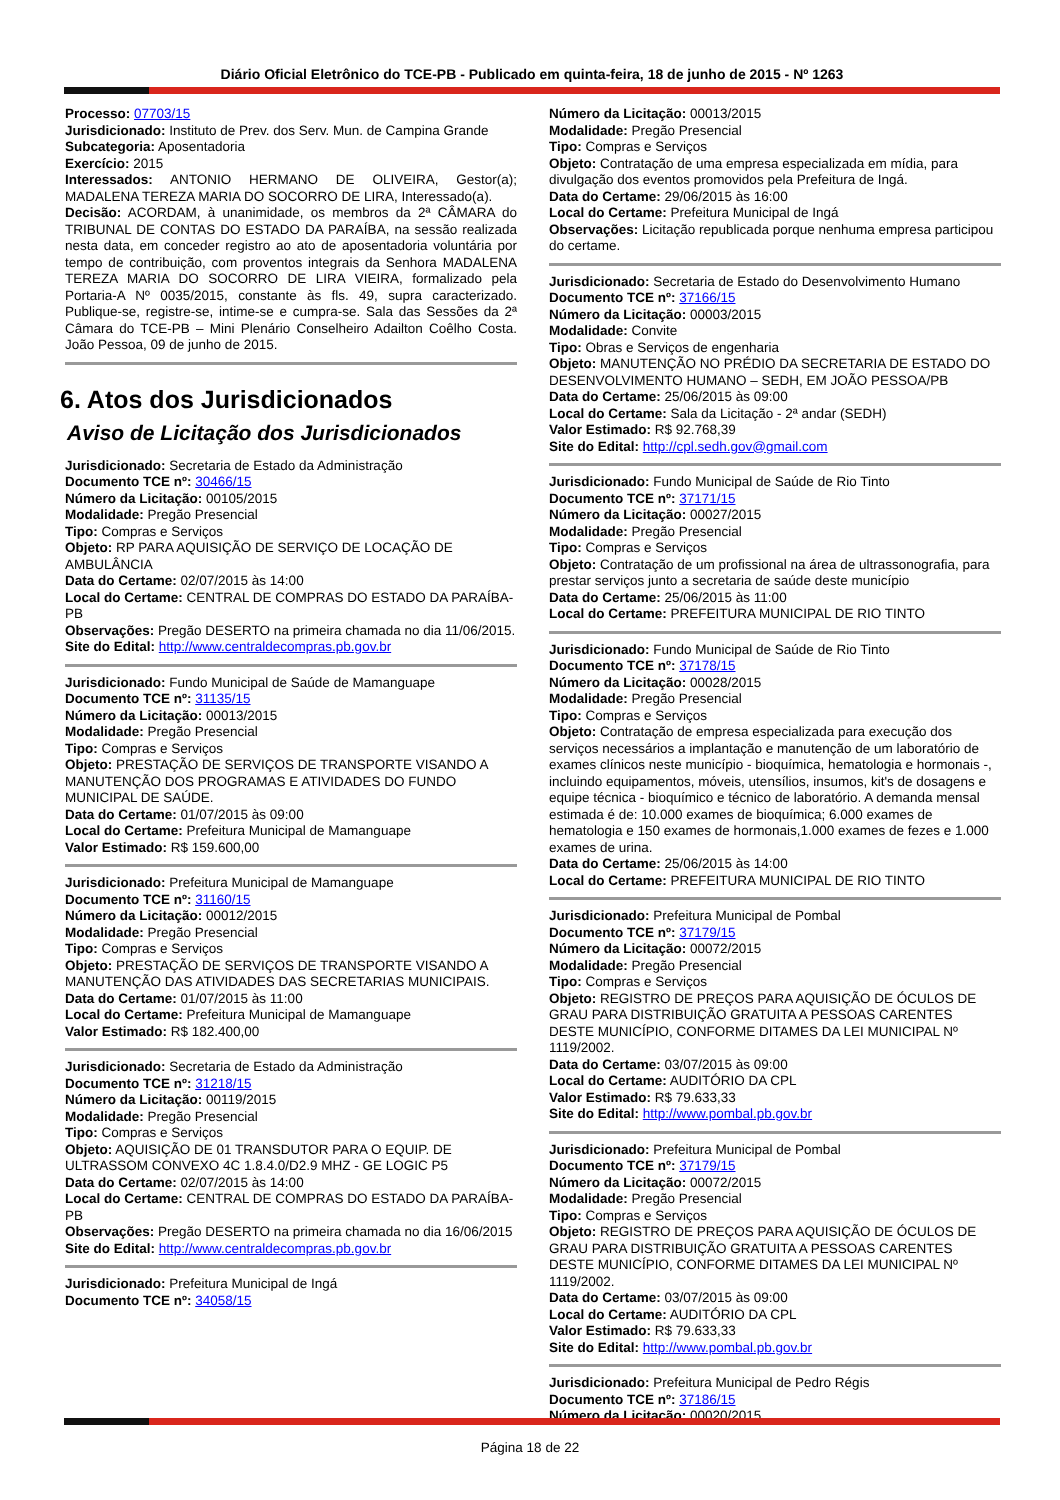Diário Oficial Eletrônico do TCE-PB - Publicado em quinta-feira, 18 de junho de 2015 - Nº 1263
Processo: 07703/15
Jurisdicionado: Instituto de Prev. dos Serv. Mun. de Campina Grande
Subcategoria: Aposentadoria
Exercício: 2015
Interessados: ANTONIO HERMANO DE OLIVEIRA, Gestor(a); MADALENA TEREZA MARIA DO SOCORRO DE LIRA, Interessado(a).
Decisão: ACORDAM, à unanimidade, os membros da 2ª CÂMARA do TRIBUNAL DE CONTAS DO ESTADO DA PARAÍBA, na sessão realizada nesta data, em conceder registro ao ato de aposentadoria voluntária por tempo de contribuição, com proventos integrais da Senhora MADALENA TEREZA MARIA DO SOCORRO DE LIRA VIEIRA, formalizado pela Portaria-A Nº 0035/2015, constante às fls. 49, supra caracterizado. Publique-se, registre-se, intime-se e cumpra-se. Sala das Sessões da 2ª Câmara do TCE-PB – Mini Plenário Conselheiro Adailton Coêlho Costa. João Pessoa, 09 de junho de 2015.
6. Atos dos Jurisdicionados
Aviso de Licitação dos Jurisdicionados
Jurisdicionado: Secretaria de Estado da Administração
Documento TCE nº: 30466/15
Número da Licitação: 00105/2015
Modalidade: Pregão Presencial
Tipo: Compras e Serviços
Objeto: RP PARA AQUISIÇÃO DE SERVIÇO DE LOCAÇÃO DE AMBULÂNCIA
Data do Certame: 02/07/2015 às 14:00
Local do Certame: CENTRAL DE COMPRAS DO ESTADO DA PARAÍBA-PB
Observações: Pregão DESERTO na primeira chamada no dia 11/06/2015.
Site do Edital: http://www.centraldecompras.pb.gov.br
Jurisdicionado: Fundo Municipal de Saúde de Mamanguape
Documento TCE nº: 31135/15
Número da Licitação: 00013/2015
Modalidade: Pregão Presencial
Tipo: Compras e Serviços
Objeto: PRESTAÇÃO DE SERVIÇOS DE TRANSPORTE VISANDO A MANUTENÇÃO DOS PROGRAMAS E ATIVIDADES DO FUNDO MUNICIPAL DE SAÚDE.
Data do Certame: 01/07/2015 às 09:00
Local do Certame: Prefeitura Municipal de Mamanguape
Valor Estimado: R$ 159.600,00
Jurisdicionado: Prefeitura Municipal de Mamanguape
Documento TCE nº: 31160/15
Número da Licitação: 00012/2015
Modalidade: Pregão Presencial
Tipo: Compras e Serviços
Objeto: PRESTAÇÃO DE SERVIÇOS DE TRANSPORTE VISANDO A MANUTENÇÃO DAS ATIVIDADES DAS SECRETARIAS MUNICIPAIS.
Data do Certame: 01/07/2015 às 11:00
Local do Certame: Prefeitura Municipal de Mamanguape
Valor Estimado: R$ 182.400,00
Jurisdicionado: Secretaria de Estado da Administração
Documento TCE nº: 31218/15
Número da Licitação: 00119/2015
Modalidade: Pregão Presencial
Tipo: Compras e Serviços
Objeto: AQUISIÇÃO DE 01 TRANSDUTOR PARA O EQUIP. DE ULTRASSOM CONVEXO 4C 1.8.4.0/D2.9 MHZ - GE LOGIC P5
Data do Certame: 02/07/2015 às 14:00
Local do Certame: CENTRAL DE COMPRAS DO ESTADO DA PARAÍBA-PB
Observações: Pregão DESERTO na primeira chamada no dia 16/06/2015
Site do Edital: http://www.centraldecompras.pb.gov.br
Jurisdicionado: Prefeitura Municipal de Ingá
Documento TCE nº: 34058/15
Número da Licitação: 00013/2015
Modalidade: Pregão Presencial
Tipo: Compras e Serviços
Objeto: Contratação de uma empresa especializada em mídia, para divulgação dos eventos promovidos pela Prefeitura de Ingá.
Data do Certame: 29/06/2015 às 16:00
Local do Certame: Prefeitura Municipal de Ingá
Observações: Licitação republicada porque nenhuma empresa participou do certame.
Jurisdicionado: Secretaria de Estado do Desenvolvimento Humano
Documento TCE nº: 37166/15
Número da Licitação: 00003/2015
Modalidade: Convite
Tipo: Obras e Serviços de engenharia
Objeto: MANUTENÇÃO NO PRÉDIO DA SECRETARIA DE ESTADO DO DESENVOLVIMENTO HUMANO – SEDH, EM JOÃO PESSOA/PB
Data do Certame: 25/06/2015 às 09:00
Local do Certame: Sala da Licitação - 2ª andar (SEDH)
Valor Estimado: R$ 92.768,39
Site do Edital: http://cpl.sedh.gov@gmail.com
Jurisdicionado: Fundo Municipal de Saúde de Rio Tinto
Documento TCE nº: 37171/15
Número da Licitação: 00027/2015
Modalidade: Pregão Presencial
Tipo: Compras e Serviços
Objeto: Contratação de um profissional na área de ultrassonografia, para prestar serviços junto a secretaria de saúde deste município
Data do Certame: 25/06/2015 às 11:00
Local do Certame: PREFEITURA MUNICIPAL DE RIO TINTO
Jurisdicionado: Fundo Municipal de Saúde de Rio Tinto
Documento TCE nº: 37178/15
Número da Licitação: 00028/2015
Modalidade: Pregão Presencial
Tipo: Compras e Serviços
Objeto: Contratação de empresa especializada para execução dos serviços necessários a implantação e manutenção de um laboratório de exames clínicos neste município - bioquímica, hematologia e hormonais -, incluindo equipamentos, móveis, utensílios, insumos, kit's de dosagens e equipe técnica - bioquímico e técnico de laboratório. A demanda mensal estimada é de: 10.000 exames de bioquímica; 6.000 exames de hematologia e 150 exames de hormonais,1.000 exames de fezes e 1.000 exames de urina.
Data do Certame: 25/06/2015 às 14:00
Local do Certame: PREFEITURA MUNICIPAL DE RIO TINTO
Jurisdicionado: Prefeitura Municipal de Pombal
Documento TCE nº: 37179/15
Número da Licitação: 00072/2015
Modalidade: Pregão Presencial
Tipo: Compras e Serviços
Objeto: REGISTRO DE PREÇOS PARA AQUISIÇÃO DE ÓCULOS DE GRAU PARA DISTRIBUIÇÃO GRATUITA A PESSOAS CARENTES DESTE MUNICÍPIO, CONFORME DITAMES DA LEI MUNICIPAL Nº 1119/2002.
Data do Certame: 03/07/2015 às 09:00
Local do Certame: AUDITÓRIO DA CPL
Valor Estimado: R$ 79.633,33
Site do Edital: http://www.pombal.pb.gov.br
Jurisdicionado: Prefeitura Municipal de Pombal
Documento TCE nº: 37179/15
Número da Licitação: 00072/2015
Modalidade: Pregão Presencial
Tipo: Compras e Serviços
Objeto: REGISTRO DE PREÇOS PARA AQUISIÇÃO DE ÓCULOS DE GRAU PARA DISTRIBUIÇÃO GRATUITA A PESSOAS CARENTES DESTE MUNICÍPIO, CONFORME DITAMES DA LEI MUNICIPAL Nº 1119/2002.
Data do Certame: 03/07/2015 às 09:00
Local do Certame: AUDITÓRIO DA CPL
Valor Estimado: R$ 79.633,33
Site do Edital: http://www.pombal.pb.gov.br
Jurisdicionado: Prefeitura Municipal de Pedro Régis
Documento TCE nº: 37186/15
Número da Licitação: 00020/2015
Página 18 de 22